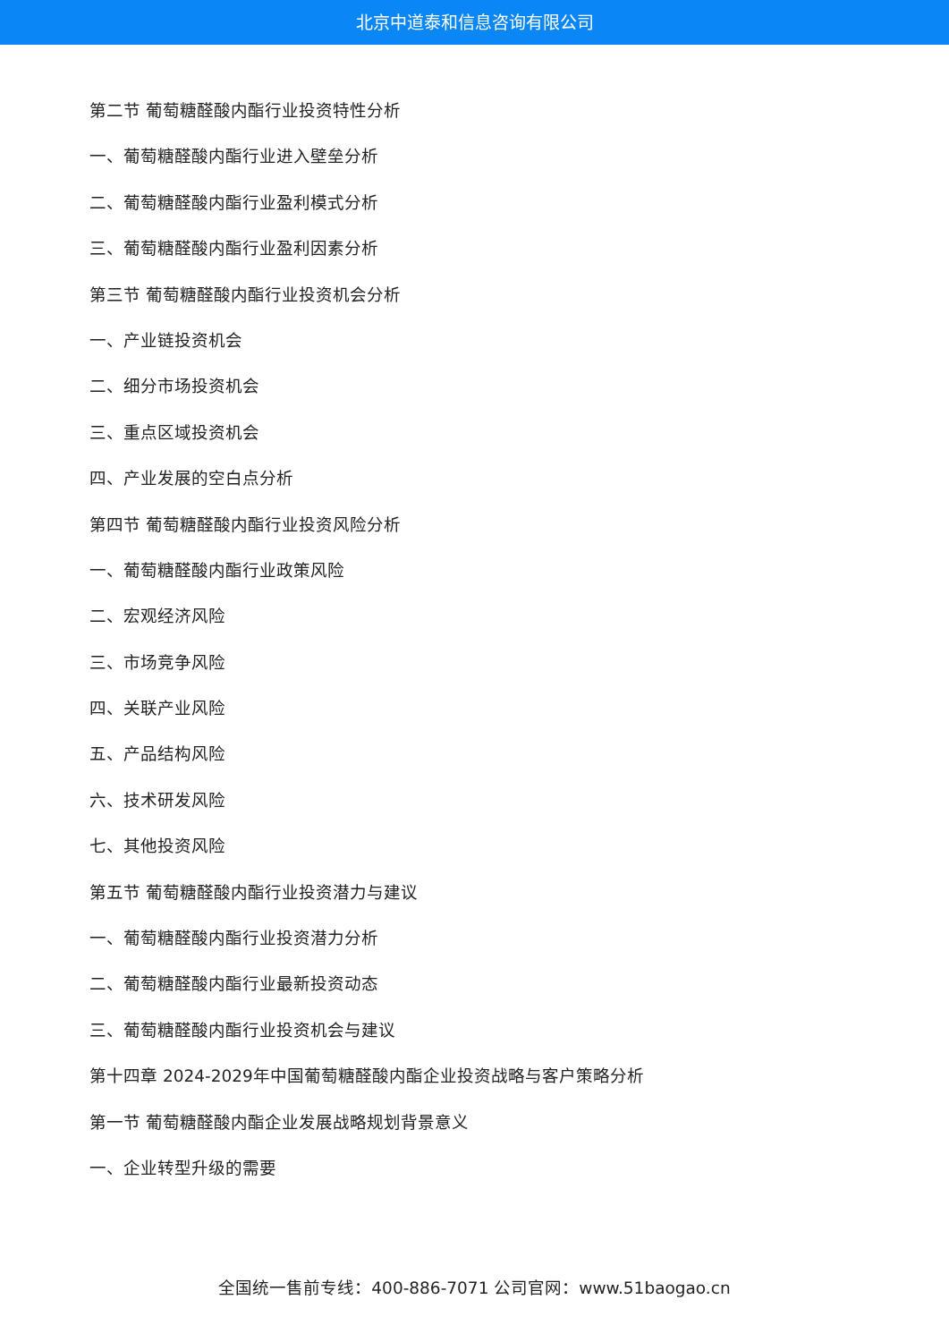北京中道泰和信息咨询有限公司
第二节 葡萄糖醛酸内酯行业投资特性分析
一、葡萄糖醛酸内酯行业进入壁垒分析
二、葡萄糖醛酸内酯行业盈利模式分析
三、葡萄糖醛酸内酯行业盈利因素分析
第三节 葡萄糖醛酸内酯行业投资机会分析
一、产业链投资机会
二、细分市场投资机会
三、重点区域投资机会
四、产业发展的空白点分析
第四节 葡萄糖醛酸内酯行业投资风险分析
一、葡萄糖醛酸内酯行业政策风险
二、宏观经济风险
三、市场竞争风险
四、关联产业风险
五、产品结构风险
六、技术研发风险
七、其他投资风险
第五节 葡萄糖醛酸内酯行业投资潜力与建议
一、葡萄糖醛酸内酯行业投资潜力分析
二、葡萄糖醛酸内酯行业最新投资动态
三、葡萄糖醛酸内酯行业投资机会与建议
第十四章 2024-2029年中国葡萄糖醛酸内酯企业投资战略与客户策略分析
第一节 葡萄糖醛酸内酯企业发展战略规划背景意义
一、企业转型升级的需要
全国统一售前专线：400-886-7071 公司官网：www.51baogao.cn